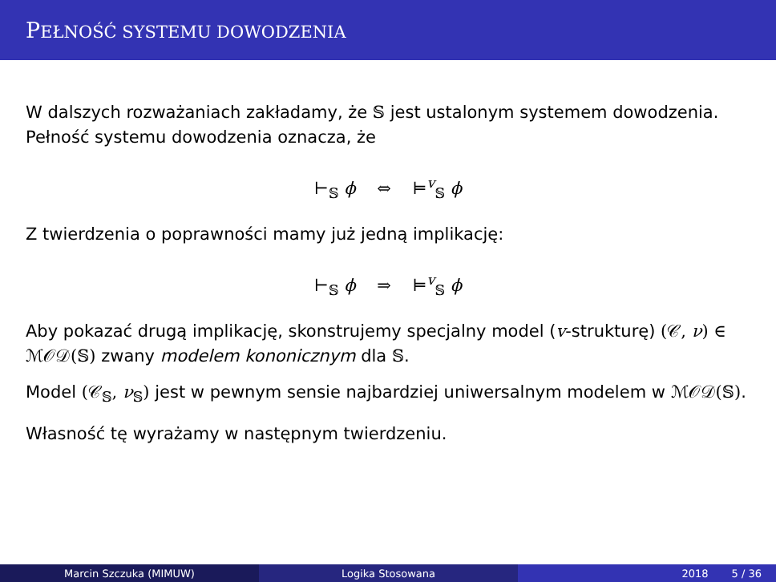PEŁNOŚĆ SYSTEMU DOWODZENIA
W dalszych rozważaniach zakładamy, że 𝕊 jest ustalonym systemem dowodzenia. Pełność systemu dowodzenia oznacza, że
⊢<sub>𝕊</sub> ϕ ⇔ ⊨<sup>v</sup><sub>𝕊</sub> ϕ
Z twierdzenia o poprawności mamy już jedną implikację:
⊢<sub>𝕊</sub> ϕ ⇒ ⊨<sup>v</sup><sub>𝕊</sub> ϕ
Aby pokazać drugą implikację, skonstrujemy specjalny model (v-strukturę) (𝒞, ν) ∈ ℳ𝒪𝒟(𝕊) zwany modelem kononicznym dla 𝕊.
Model (𝒞<sub>𝕊</sub>, ν<sub>𝕊</sub>) jest w pewnym sensie najbardziej uniwersalnym modelem w ℳ𝒪𝒟(𝕊).
Własność tę wyrażamy w następnym twierdzeniu.
Marcin Szczuka (MIMUW) Logika Stosowana 2018 5 / 36